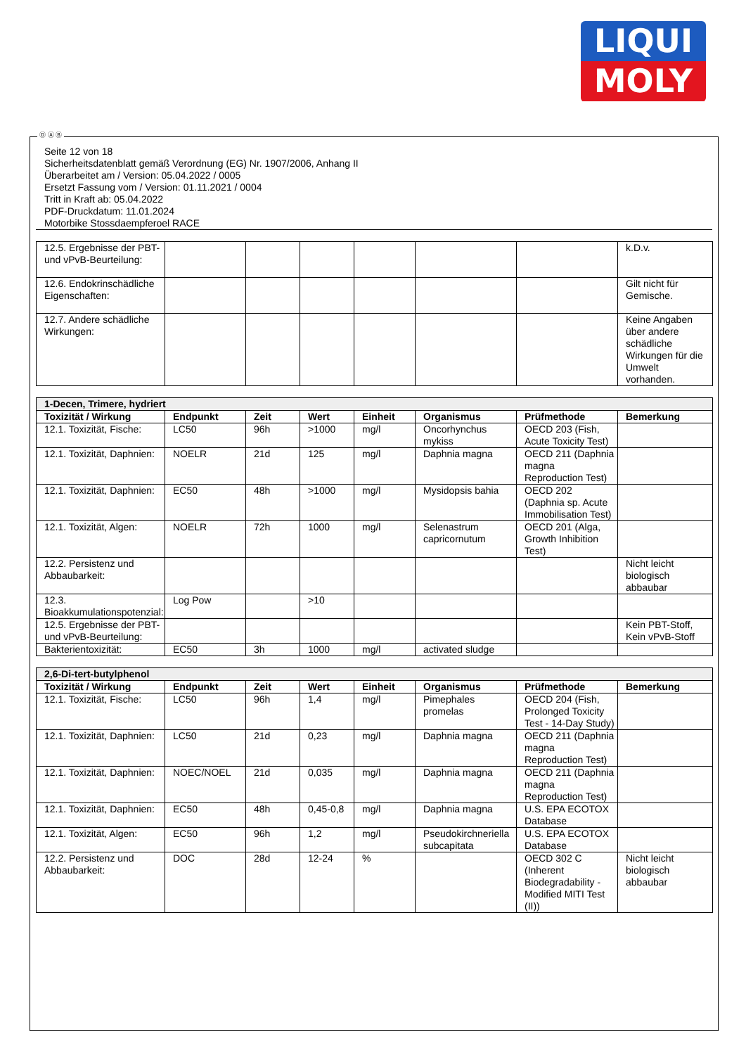LIQUI
MOLY
Ⓓ Ⓐ Ⓑ
Seite 12 von 18
Sicherheitsdatenblatt gemäß Verordnung (EG) Nr. 1907/2006, Anhang II
Überarbeitet am / Version: 05.04.2022 / 0005
Ersetzt Fassung vom / Version: 01.11.2021 / 0004
Tritt in Kraft ab: 05.04.2022
PDF-Druckdatum: 11.01.2024
Motorbike Stossdaempferoel RACE
| 12.5. Ergebnisse der PBT- und vPvB-Beurteilung: | | | | | | | k.D.v. |
| 12.6. Endokrinschädliche Eigenschaften: | | | | | | | Gilt nicht für Gemische. |
| 12.7. Andere schädliche Wirkungen: | | | | | | | Keine Angaben über andere schädliche Wirkungen für die Umwelt vorhanden. |
| 1-Decen, Trimere, hydriert | | | | | | | |
| --- | --- | --- | --- | --- | --- | --- | --- |
| Toxizität / Wirkung | Endpunkt | Zeit | Wert | Einheit | Organismus | Prüfmethode | Bemerkung |
| 12.1. Toxizität, Fische: | LC50 | 96h | >1000 | mg/l | Oncorhynchus mykiss | OECD 203 (Fish, Acute Toxicity Test) | |
| 12.1. Toxizität, Daphnien: | NOELR | 21d | 125 | mg/l | Daphnia magna | OECD 211 (Daphnia magna Reproduction Test) | |
| 12.1. Toxizität, Daphnien: | EC50 | 48h | >1000 | mg/l | Mysidopsis bahia | OECD 202 (Daphnia sp. Acute Immobilisation Test) | |
| 12.1. Toxizität, Algen: | NOELR | 72h | 1000 | mg/l | Selenastrum capricornutum | OECD 201 (Alga, Growth Inhibition Test) | |
| 12.2. Persistenz und Abbaubarkeit: | | | | | | | Nicht leicht biologisch abbaubar |
| 12.3. Bioakkumulationspotenzial: | Log Pow | | >10 | | | | |
| 12.5. Ergebnisse der PBT- und vPvB-Beurteilung: | | | | | | | Kein PBT-Stoff, Kein vPvB-Stoff |
| Bakterientoxizität: | EC50 | 3h | 1000 | mg/l | activated sludge | | |
| 2,6-Di-tert-butylphenol | | | | | | | |
| --- | --- | --- | --- | --- | --- | --- | --- |
| Toxizität / Wirkung | Endpunkt | Zeit | Wert | Einheit | Organismus | Prüfmethode | Bemerkung |
| 12.1. Toxizität, Fische: | LC50 | 96h | 1,4 | mg/l | Pimephales promelas | OECD 204 (Fish, Prolonged Toxicity Test - 14-Day Study) | |
| 12.1. Toxizität, Daphnien: | LC50 | 21d | 0,23 | mg/l | Daphnia magna | OECD 211 (Daphnia magna Reproduction Test) | |
| 12.1. Toxizität, Daphnien: | NOEC/NOEL | 21d | 0,035 | mg/l | Daphnia magna | OECD 211 (Daphnia magna Reproduction Test) | |
| 12.1. Toxizität, Daphnien: | EC50 | 48h | 0,45-0,8 | mg/l | Daphnia magna | U.S. EPA ECOTOX Database | |
| 12.1. Toxizität, Algen: | EC50 | 96h | 1,2 | mg/l | Pseudokirchneriella subcapitata | U.S. EPA ECOTOX Database | |
| 12.2. Persistenz und Abbaubarkeit: | DOC | 28d | 12-24 | % | | OECD 302 C (Inherent Biodegradability - Modified MITI Test (II)) | Nicht leicht biologisch abbaubar |